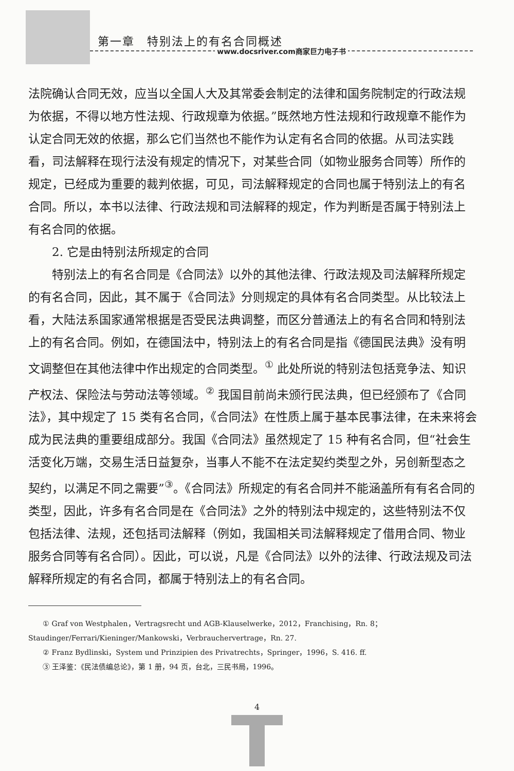第一章　特别法上的有名合同概述
www.docsriver.com商家巨力电子书
法院确认合同无效，应当以全国人大及其常委会制定的法律和国务院制定的行政法规为依据，不得以地方性法规、行政规章为依据。”既然地方性法规和行政规章不能作为认定合同无效的依据，那么它们当然也不能作为认定有名合同的依据。从司法实践看，司法解释在现行法没有规定的情况下，对某些合同（如物业服务合同等）所作的规定，已经成为重要的裁判依据，可见，司法解释规定的合同也属于特别法上的有名合同。所以，本书以法律、行政法规和司法解释的规定，作为判断是否属于特别法上有名合同的依据。
2. 它是由特别法所规定的合同
特别法上的有名合同是《合同法》以外的其他法律、行政法规及司法解释所规定的有名合同，因此，其不属于《合同法》分则规定的具体有名合同类型。从比较法上看，大陆法系国家通常根据是否受民法典调整，而区分普通法上的有名合同和特别法上的有名合同。例如，在德国法中，特别法上的有名合同是指《德国民法典》没有明文调整但在其他法律中作出规定的合同类型。<sup>①</sup> 此处所说的特别法包括竞争法、知识产权法、保险法与劳动法等领域。<sup>②</sup> 我国目前尚未颁行民法典，但已经颁布了《合同法》，其中规定了 15 类有名合同，《合同法》在性质上属于基本民事法律，在未来将会成为民法典的重要组成部分。我国《合同法》虽然规定了 15 种有名合同，但“社会生活变化万端，交易生活日益复杂，当事人不能不在法定契约类型之外，另创新型态之契约，以满足不同之需要”<sup>③</sup>。《合同法》所规定的有名合同并不能涵盖所有有名合同的类型，因此，许多有名合同是在《合同法》之外的特别法中规定的，这些特别法不仅包括法律、法规，还包括司法解释（例如，我国相关司法解释规定了借用合同、物业服务合同等有名合同）。因此，可以说，凡是《合同法》以外的法律、行政法规及司法解释所规定的有名合同，都属于特别法上的有名合同。
① Graf von Westphalen，Vertragsrecht und AGB-Klauselwerke，2012，Franchising，Rn. 8；Staudinger/Ferrari/Kieninger/Mankowski，Verbrauchervertrage，Rn. 27.
② Franz Bydlinski，System und Prinzipien des Privatrechts，Springer，1996，S. 416. ff.
③ 王泽鉴：《民法债编总论》，第 1 册，94 页，台北，三民书局，1996。
4